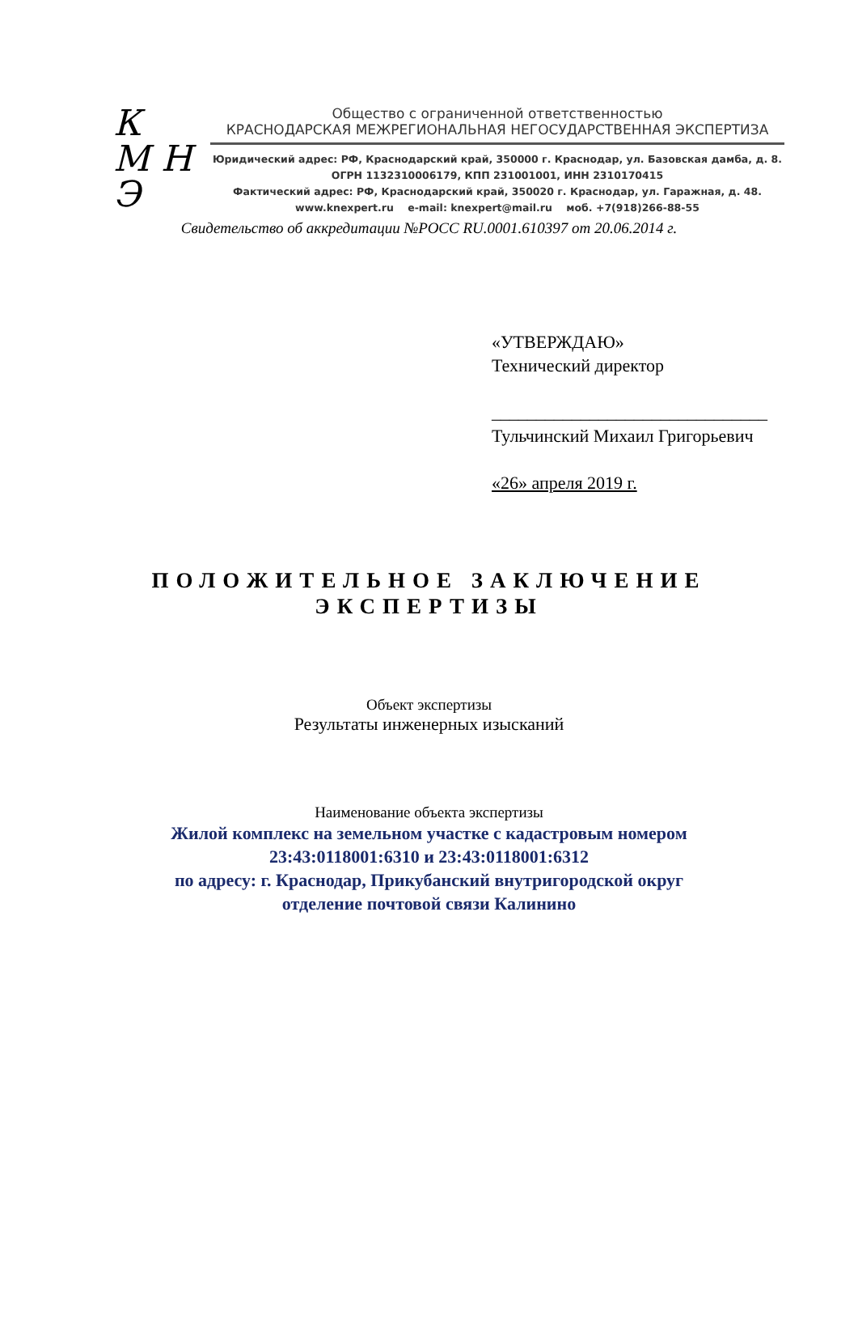К
М Н
Э
Общество с ограниченной ответственностью
КРАСНОДАРСКАЯ МЕЖРЕГИОНАЛЬНАЯ НЕГОСУДАРСТВЕННАЯ ЭКСПЕРТИЗА
Юридический адрес: РФ, Краснодарский край, 350000 г. Краснодар, ул. Базовская дамба, д. 8.
ОГРН 1132310006179, КПП 231001001, ИНН 2310170415
Фактический адрес: РФ, Краснодарский край, 350020 г. Краснодар, ул. Гаражная, д. 48.
www.knexpert.ru e-mail: knexpert@mail.ru моб. +7(918)266-88-55
Свидетельство об аккредитации №РОСС RU.0001.610397 от 20.06.2014 г.
«УТВЕРЖДАЮ»
Технический директор
_______________________________
Тульчинский Михаил Григорьевич
«26» апреля 2019 г.
ПОЛОЖИТЕЛЬНОЕ ЗАКЛЮЧЕНИЕ
ЭКСПЕРТИЗЫ
Объект экспертизы
Результаты инженерных изысканий
Наименование объекта экспертизы
Жилой комплекс на земельном участке с кадастровым номером
23:43:0118001:6310 и 23:43:0118001:6312
по адресу: г. Краснодар, Прикубанский внутригородской округ
отделение почтовой связи Калинино